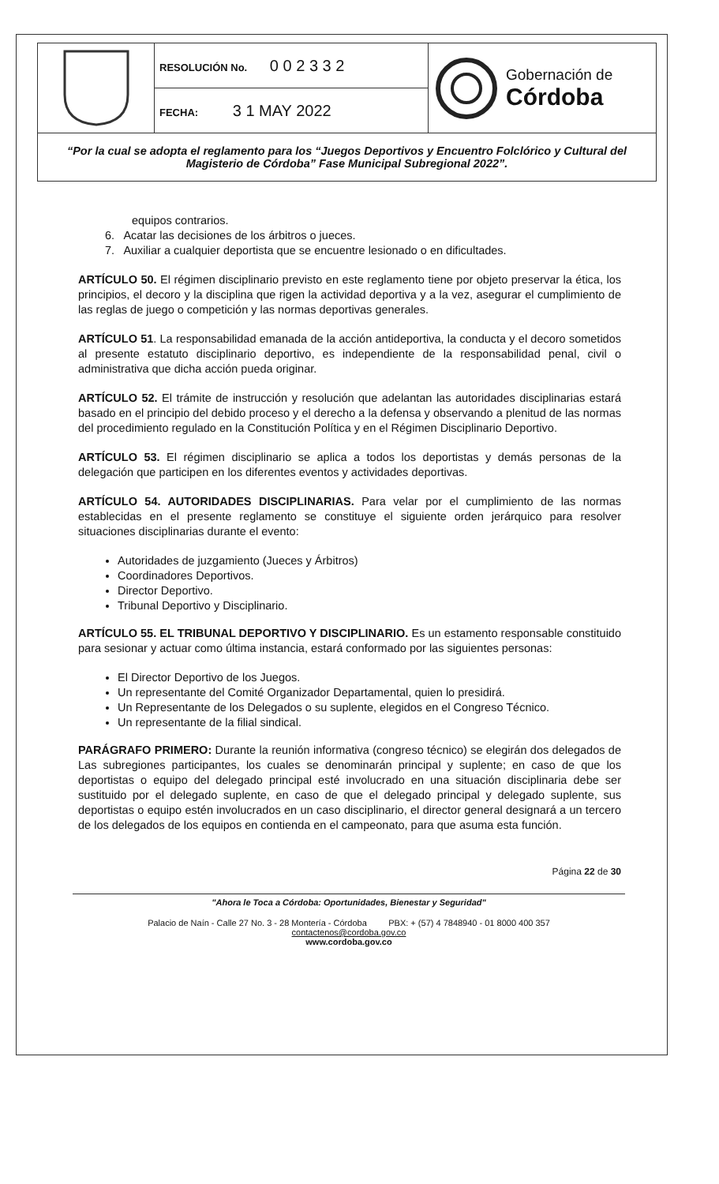| | RESOLUCIÓN No. 0 0 2 3 3 2 | Gobernación de Córdoba |
| | FECHA: 3 1 MAY 2022 | |
“Por la cual se adopta el reglamento para los “Juegos Deportivos y Encuentro Folclórico y Cultural del Magisterio de Córdoba” Fase Municipal Subregional 2022”.
equipos contrarios.
6. Acatar las decisiones de los árbitros o jueces.
7. Auxiliar a cualquier deportista que se encuentre lesionado o en dificultades.
ARTÍCULO 50. El régimen disciplinario previsto en este reglamento tiene por objeto preservar la ética, los principios, el decoro y la disciplina que rigen la actividad deportiva y a la vez, asegurar el cumplimiento de las reglas de juego o competición y las normas deportivas generales.
ARTÍCULO 51. La responsabilidad emanada de la acción antideportiva, la conducta y el decoro sometidos al presente estatuto disciplinario deportivo, es independiente de la responsabilidad penal, civil o administrativa que dicha acción pueda originar.
ARTÍCULO 52. El trámite de instrucción y resolución que adelantan las autoridades disciplinarias estará basado en el principio del debido proceso y el derecho a la defensa y observando a plenitud de las normas del procedimiento regulado en la Constitución Política y en el Régimen Disciplinario Deportivo.
ARTÍCULO 53. El régimen disciplinario se aplica a todos los deportistas y demás personas de la delegación que participen en los diferentes eventos y actividades deportivas.
ARTÍCULO 54. AUTORIDADES DISCIPLINARIAS. Para velar por el cumplimiento de las normas establecidas en el presente reglamento se constituye el siguiente orden jerárquico para resolver situaciones disciplinarias durante el evento:
Autoridades de juzgamiento (Jueces y Árbitros)
Coordinadores Deportivos.
Director Deportivo.
Tribunal Deportivo y Disciplinario.
ARTÍCULO 55. EL TRIBUNAL DEPORTIVO Y DISCIPLINARIO. Es un estamento responsable constituido para sesionar y actuar como última instancia, estará conformado por las siguientes personas:
El Director Deportivo de los Juegos.
Un representante del Comité Organizador Departamental, quien lo presidirá.
Un Representante de los Delegados o su suplente, elegidos en el Congreso Técnico.
Un representante de la filial sindical.
PARÁGRAFO PRIMERO: Durante la reunión informativa (congreso técnico) se elegirán dos delegados de Las subregiones participantes, los cuales se denominarán principal y suplente; en caso de que los deportistas o equipo del delegado principal esté involucrado en una situación disciplinaria debe ser sustituido por el delegado suplente, en caso de que el delegado principal y delegado suplente, sus deportistas o equipo estén involucrados en un caso disciplinario, el director general designará a un tercero de los delegados de los equipos en contienda en el campeonato, para que asuma esta función.
Página 22 de 30
"Ahora le Toca a Córdoba: Oportunidades, Bienestar y Seguridad"
Palacio de Naín - Calle 27 No. 3 - 28 Montería - Córdoba PBX: + (57) 4 7848940 - 01 8000 400 357
contactenos@cordoba.gov.co
www.cordoba.gov.co